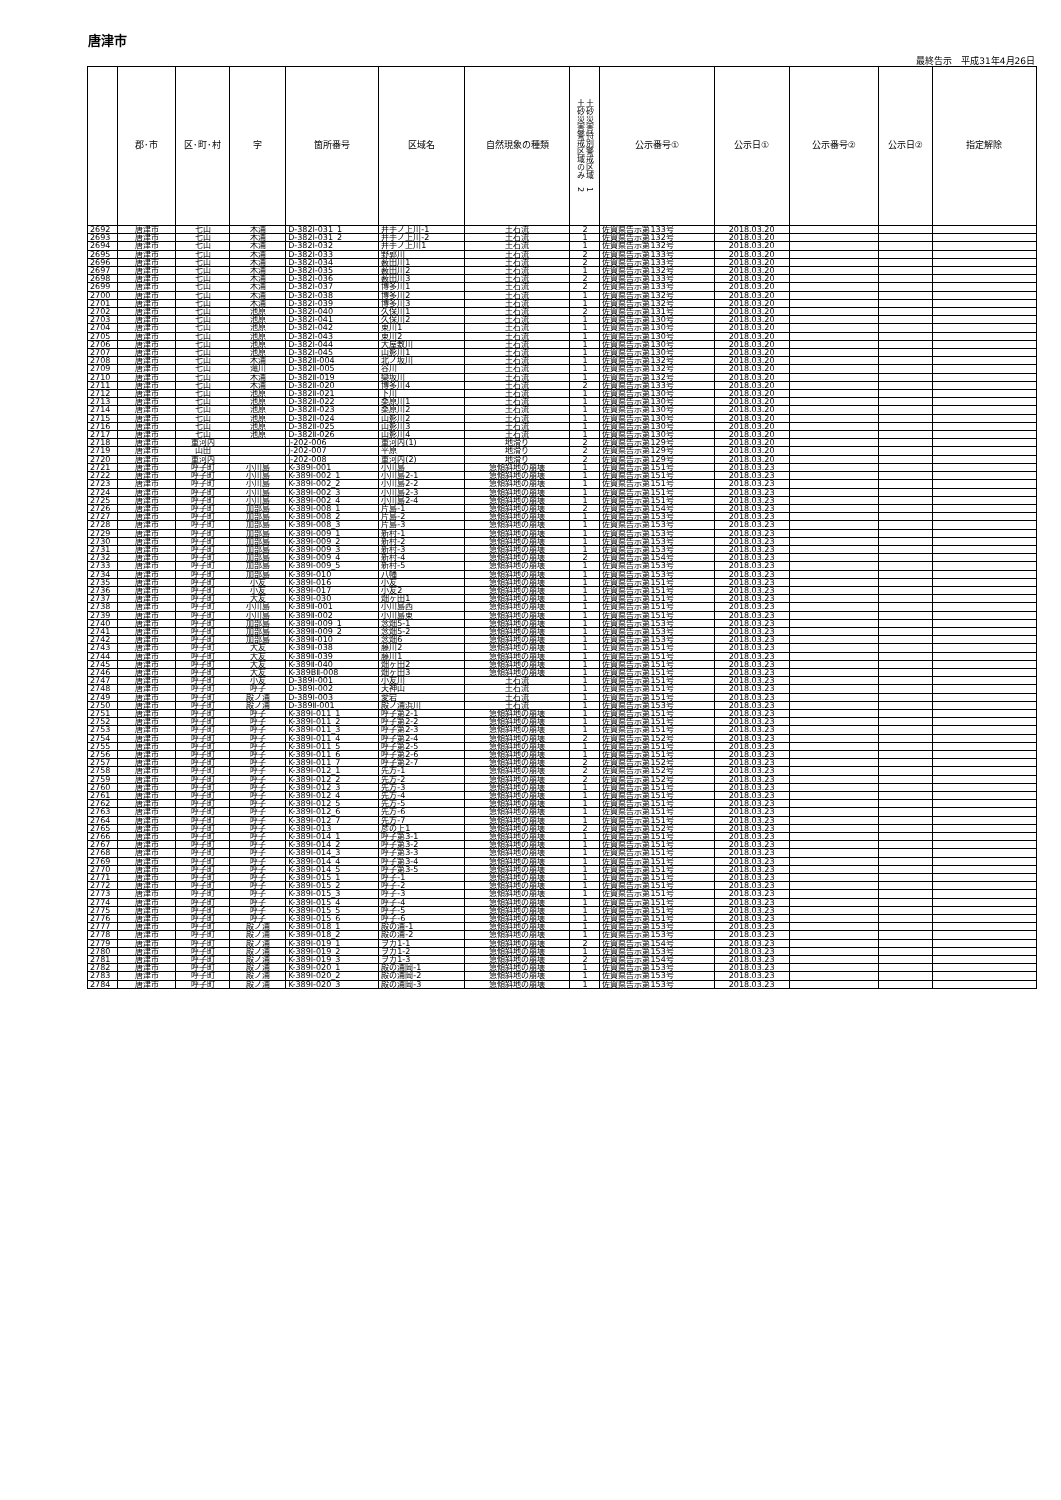唐津市
最終告示　平成31年4月26日
| | 郡･市 | 区･町･村 | 字 | 箇所番号 | 区域名 | 自然現象の種類 | 土砂災害警戒区域のみ 2 土砂災害特別警戒区域 1 | 公示番号① | 公示日① | 公示番号② | 公示日② | 指定解除 |
| --- | --- | --- | --- | --- | --- | --- | --- | --- | --- | --- | --- | --- |
| 2692 | 唐津市 | 七山 | 木浦 | D-382Ⅰ-031_1 | 井手ノ上川-1 | 土石流 | 2 | 佐賀県告示第133号 | 2018.03.20 | | | |
| 2693 | 唐津市 | 七山 | 木浦 | D-382Ⅰ-031_2 | 井手ノ上川-2 | 土石流 | 1 | 佐賀県告示第132号 | 2018.03.20 | | | |
| 2694 | 唐津市 | 七山 | 木浦 | D-382Ⅰ-032 | 井手ノ上川1 | 土石流 | 1 | 佐賀県告示第132号 | 2018.03.20 | | | |
| 2695 | 唐津市 | 七山 | 木浦 | D-382Ⅰ-033 | 野郭川 | 土石流 | 2 | 佐賀県告示第133号 | 2018.03.20 | | | |
| 2696 | 唐津市 | 七山 | 木浦 | D-382Ⅰ-034 | 薮田川1 | 土石流 | 2 | 佐賀県告示第133号 | 2018.03.20 | | | |
| 2697 | 唐津市 | 七山 | 木浦 | D-382Ⅰ-035 | 薮田川2 | 土石流 | 1 | 佐賀県告示第132号 | 2018.03.20 | | | |
| 2698 | 唐津市 | 七山 | 木浦 | D-382Ⅰ-036 | 薮田川3 | 土石流 | 2 | 佐賀県告示第133号 | 2018.03.20 | | | |
| 2699 | 唐津市 | 七山 | 木浦 | D-382Ⅰ-037 | 博多川1 | 土石流 | 2 | 佐賀県告示第133号 | 2018.03.20 | | | |
| 2700 | 唐津市 | 七山 | 木浦 | D-382Ⅰ-038 | 博多川2 | 土石流 | 1 | 佐賀県告示第132号 | 2018.03.20 | | | |
| 2701 | 唐津市 | 七山 | 木浦 | D-382Ⅰ-039 | 博多川3 | 土石流 | 1 | 佐賀県告示第132号 | 2018.03.20 | | | |
| 2702 | 唐津市 | 七山 | 池原 | D-382Ⅰ-040 | 久保川1 | 土石流 | 2 | 佐賀県告示第131号 | 2018.03.20 | | | |
| 2703 | 唐津市 | 七山 | 池原 | D-382Ⅰ-041 | 久保川2 | 土石流 | 1 | 佐賀県告示第130号 | 2018.03.20 | | | |
| 2704 | 唐津市 | 七山 | 池原 | D-382Ⅰ-042 | 東川1 | 土石流 | 1 | 佐賀県告示第130号 | 2018.03.20 | | | |
| 2705 | 唐津市 | 七山 | 池原 | D-382Ⅰ-043 | 東川2 | 土石流 | 1 | 佐賀県告示第130号 | 2018.03.20 | | | |
| 2706 | 唐津市 | 七山 | 池原 | D-382Ⅰ-044 | 大屋敷川 | 土石流 | 1 | 佐賀県告示第130号 | 2018.03.20 | | | |
| 2707 | 唐津市 | 七山 | 池原 | D-382Ⅰ-045 | 山影川1 | 土石流 | 1 | 佐賀県告示第130号 | 2018.03.20 | | | |
| 2708 | 唐津市 | 七山 | 木浦 | D-382Ⅱ-004 | 北ノ坂川 | 土石流 | 1 | 佐賀県告示第132号 | 2018.03.20 | | | |
| 2709 | 唐津市 | 七山 | 滝川 | D-382Ⅱ-005 | 谷川 | 土石流 | 1 | 佐賀県告示第132号 | 2018.03.20 | | | |
| 2710 | 唐津市 | 七山 | 木浦 | D-382Ⅱ-019 | 欒坂川 | 土石流 | 1 | 佐賀県告示第132号 | 2018.03.20 | | | |
| 2711 | 唐津市 | 七山 | 木浦 | D-382Ⅱ-020 | 博多川4 | 土石流 | 2 | 佐賀県告示第133号 | 2018.03.20 | | | |
| 2712 | 唐津市 | 七山 | 池原 | D-382Ⅱ-021 | 下川 | 土石流 | 1 | 佐賀県告示第130号 | 2018.03.20 | | | |
| 2713 | 唐津市 | 七山 | 池原 | D-382Ⅱ-022 | 桑原川1 | 土石流 | 1 | 佐賀県告示第130号 | 2018.03.20 | | | |
| 2714 | 唐津市 | 七山 | 池原 | D-382Ⅱ-023 | 桑原川2 | 土石流 | 1 | 佐賀県告示第130号 | 2018.03.20 | | | |
| 2715 | 唐津市 | 七山 | 池原 | D-382Ⅱ-024 | 山影川2 | 土石流 | 1 | 佐賀県告示第130号 | 2018.03.20 | | | |
| 2716 | 唐津市 | 七山 | 池原 | D-382Ⅱ-025 | 山影川3 | 土石流 | 1 | 佐賀県告示第130号 | 2018.03.20 | | | |
| 2717 | 唐津市 | 七山 | 池原 | D-382Ⅱ-026 | 山影川4 | 土石流 | 1 | 佐賀県告示第130号 | 2018.03.20 | | | |
| 2718 | 唐津市 | 重河内 | | J-202-006 | 重河内(1) | 地滑り | 2 | 佐賀県告示第129号 | 2018.03.20 | | | |
| 2719 | 唐津市 | 山田 | | J-202-007 | 平原 | 地滑り | 2 | 佐賀県告示第129号 | 2018.03.20 | | | |
| 2720 | 唐津市 | 重河内 | | J-202-008 | 重河内(2) | 地滑り | 2 | 佐賀県告示第129号 | 2018.03.20 | | | |
| 2721 | 唐津市 | 呼子町 | 小川島 | K-389Ⅰ-001 | 小川島 | 急傾斜地の崩壊 | 1 | 佐賀県告示第151号 | 2018.03.23 | | | |
| 2722 | 唐津市 | 呼子町 | 小川島 | K-389Ⅰ-002_1 | 小川島2-1 | 急傾斜地の崩壊 | 1 | 佐賀県告示第151号 | 2018.03.23 | | | |
| 2723 | 唐津市 | 呼子町 | 小川島 | K-389Ⅰ-002_2 | 小川島2-2 | 急傾斜地の崩壊 | 1 | 佐賀県告示第151号 | 2018.03.23 | | | |
| 2724 | 唐津市 | 呼子町 | 小川島 | K-389Ⅰ-002_3 | 小川島2-3 | 急傾斜地の崩壊 | 1 | 佐賀県告示第151号 | 2018.03.23 | | | |
| 2725 | 唐津市 | 呼子町 | 小川島 | K-389Ⅰ-002_4 | 小川島2-4 | 急傾斜地の崩壊 | 1 | 佐賀県告示第151号 | 2018.03.23 | | | |
| 2726 | 唐津市 | 呼子町 | 加部島 | K-389Ⅰ-008_1 | 片島-1 | 急傾斜地の崩壊 | 2 | 佐賀県告示第154号 | 2018.03.23 | | | |
| 2727 | 唐津市 | 呼子町 | 加部島 | K-389Ⅰ-008_2 | 片島-2 | 急傾斜地の崩壊 | 1 | 佐賀県告示第153号 | 2018.03.23 | | | |
| 2728 | 唐津市 | 呼子町 | 加部島 | K-389Ⅰ-008_3 | 片島-3 | 急傾斜地の崩壊 | 1 | 佐賀県告示第153号 | 2018.03.23 | | | |
| 2729 | 唐津市 | 呼子町 | 加部島 | K-389Ⅰ-009_1 | 新村-1 | 急傾斜地の崩壊 | 1 | 佐賀県告示第153号 | 2018.03.23 | | | |
| 2730 | 唐津市 | 呼子町 | 加部島 | K-389Ⅰ-009_2 | 新村-2 | 急傾斜地の崩壊 | 1 | 佐賀県告示第153号 | 2018.03.23 | | | |
| 2731 | 唐津市 | 呼子町 | 加部島 | K-389Ⅰ-009_3 | 新村-3 | 急傾斜地の崩壊 | 1 | 佐賀県告示第153号 | 2018.03.23 | | | |
| 2732 | 唐津市 | 呼子町 | 加部島 | K-389Ⅰ-009_4 | 新村-4 | 急傾斜地の崩壊 | 2 | 佐賀県告示第154号 | 2018.03.23 | | | |
| 2733 | 唐津市 | 呼子町 | 加部島 | K-389Ⅰ-009_5 | 新村-5 | 急傾斜地の崩壊 | 1 | 佐賀県告示第153号 | 2018.03.23 | | | |
| 2734 | 唐津市 | 呼子町 | 加部島 | K-389Ⅰ-010 | 八幡 | 急傾斜地の崩壊 | 1 | 佐賀県告示第153号 | 2018.03.23 | | | |
| 2735 | 唐津市 | 呼子町 | 小友 | K-389Ⅰ-016 | 小友 | 急傾斜地の崩壊 | 1 | 佐賀県告示第151号 | 2018.03.23 | | | |
| 2736 | 唐津市 | 呼子町 | 小友 | K-389Ⅰ-017 | 小友2 | 急傾斜地の崩壊 | 1 | 佐賀県告示第151号 | 2018.03.23 | | | |
| 2737 | 唐津市 | 呼子町 | 大友 | K-389Ⅰ-030 | 畑ヶ田1 | 急傾斜地の崩壊 | 1 | 佐賀県告示第151号 | 2018.03.23 | | | |
| 2738 | 唐津市 | 呼子町 | 小川島 | K-389Ⅱ-001 | 小川島西 | 急傾斜地の崩壊 | 1 | 佐賀県告示第151号 | 2018.03.23 | | | |
| 2739 | 唐津市 | 呼子町 | 小川島 | K-389Ⅱ-002 | 小川島東 | 急傾斜地の崩壊 | 1 | 佐賀県告示第151号 | 2018.03.23 | | | |
| 2740 | 唐津市 | 呼子町 | 加部島 | K-389Ⅱ-009_1 | 念畑5-1 | 急傾斜地の崩壊 | 1 | 佐賀県告示第153号 | 2018.03.23 | | | |
| 2741 | 唐津市 | 呼子町 | 加部島 | K-389Ⅱ-009_2 | 念畑5-2 | 急傾斜地の崩壊 | 1 | 佐賀県告示第153号 | 2018.03.23 | | | |
| 2742 | 唐津市 | 呼子町 | 加部島 | K-389Ⅱ-010 | 念畑6 | 急傾斜地の崩壊 | 1 | 佐賀県告示第153号 | 2018.03.23 | | | |
| 2743 | 唐津市 | 呼子町 | 大友 | K-389Ⅱ-038 | 藤川2 | 急傾斜地の崩壊 | 1 | 佐賀県告示第151号 | 2018.03.23 | | | |
| 2744 | 唐津市 | 呼子町 | 大友 | K-389Ⅱ-039 | 藤川1 | 急傾斜地の崩壊 | 1 | 佐賀県告示第151号 | 2018.03.23 | | | |
| 2745 | 唐津市 | 呼子町 | 大友 | K-389Ⅱ-040 | 畑ヶ田2 | 急傾斜地の崩壊 | 1 | 佐賀県告示第151号 | 2018.03.23 | | | |
| 2746 | 唐津市 | 呼子町 | 大友 | K-389BⅡ-008 | 畑ヶ田3 | 急傾斜地の崩壊 | 1 | 佐賀県告示第151号 | 2018.03.23 | | | |
| 2747 | 唐津市 | 呼子町 | 小友 | D-389Ⅰ-001 | 小友川 | 土石流 | 1 | 佐賀県告示第151号 | 2018.03.23 | | | |
| 2748 | 唐津市 | 呼子町 | 呼子 | D-389Ⅰ-002 | 天神山 | 土石流 | 1 | 佐賀県告示第151号 | 2018.03.23 | | | |
| 2749 | 唐津市 | 呼子町 | 殿ノ浦 | D-389Ⅰ-003 | 愛宕 | 土石流 | 1 | 佐賀県告示第151号 | 2018.03.23 | | | |
| 2750 | 唐津市 | 呼子町 | 殿ノ浦 | D-389Ⅱ-001 | 殿ノ浦浜川 | 土石流 | 1 | 佐賀県告示第153号 | 2018.03.23 | | | |
| 2751 | 唐津市 | 呼子町 | 呼子 | K-389Ⅰ-011_1 | 呼子第2-1 | 急傾斜地の崩壊 | 1 | 佐賀県告示第151号 | 2018.03.23 | | | |
| 2752 | 唐津市 | 呼子町 | 呼子 | K-389Ⅰ-011_2 | 呼子第2-2 | 急傾斜地の崩壊 | 1 | 佐賀県告示第151号 | 2018.03.23 | | | |
| 2753 | 唐津市 | 呼子町 | 呼子 | K-389Ⅰ-011_3 | 呼子第2-3 | 急傾斜地の崩壊 | 1 | 佐賀県告示第151号 | 2018.03.23 | | | |
| 2754 | 唐津市 | 呼子町 | 呼子 | K-389Ⅰ-011_4 | 呼子第2-4 | 急傾斜地の崩壊 | 2 | 佐賀県告示第152号 | 2018.03.23 | | | |
| 2755 | 唐津市 | 呼子町 | 呼子 | K-389Ⅰ-011_5 | 呼子第2-5 | 急傾斜地の崩壊 | 1 | 佐賀県告示第151号 | 2018.03.23 | | | |
| 2756 | 唐津市 | 呼子町 | 呼子 | K-389Ⅰ-011_6 | 呼子第2-6 | 急傾斜地の崩壊 | 1 | 佐賀県告示第151号 | 2018.03.23 | | | |
| 2757 | 唐津市 | 呼子町 | 呼子 | K-389Ⅰ-011_7 | 呼子第2-7 | 急傾斜地の崩壊 | 2 | 佐賀県告示第152号 | 2018.03.23 | | | |
| 2758 | 唐津市 | 呼子町 | 呼子 | K-389Ⅰ-012_1 | 先方-1 | 急傾斜地の崩壊 | 2 | 佐賀県告示第152号 | 2018.03.23 | | | |
| 2759 | 唐津市 | 呼子町 | 呼子 | K-389Ⅰ-012_2 | 先方-2 | 急傾斜地の崩壊 | 2 | 佐賀県告示第152号 | 2018.03.23 | | | |
| 2760 | 唐津市 | 呼子町 | 呼子 | K-389Ⅰ-012_3 | 先方-3 | 急傾斜地の崩壊 | 1 | 佐賀県告示第151号 | 2018.03.23 | | | |
| 2761 | 唐津市 | 呼子町 | 呼子 | K-389Ⅰ-012_4 | 先方-4 | 急傾斜地の崩壊 | 1 | 佐賀県告示第151号 | 2018.03.23 | | | |
| 2762 | 唐津市 | 呼子町 | 呼子 | K-389Ⅰ-012_5 | 先方-5 | 急傾斜地の崩壊 | 1 | 佐賀県告示第151号 | 2018.03.23 | | | |
| 2763 | 唐津市 | 呼子町 | 呼子 | K-389Ⅰ-012_6 | 先方-6 | 急傾斜地の崩壊 | 1 | 佐賀県告示第151号 | 2018.03.23 | | | |
| 2764 | 唐津市 | 呼子町 | 呼子 | K-389Ⅰ-012_7 | 先方-7 | 急傾斜地の崩壊 | 1 | 佐賀県告示第151号 | 2018.03.23 | | | |
| 2765 | 唐津市 | 呼子町 | 呼子 | K-389Ⅰ-013 | 彦の上1 | 急傾斜地の崩壊 | 2 | 佐賀県告示第152号 | 2018.03.23 | | | |
| 2766 | 唐津市 | 呼子町 | 呼子 | K-389Ⅰ-014_1 | 呼子第3-1 | 急傾斜地の崩壊 | 1 | 佐賀県告示第151号 | 2018.03.23 | | | |
| 2767 | 唐津市 | 呼子町 | 呼子 | K-389Ⅰ-014_2 | 呼子第3-2 | 急傾斜地の崩壊 | 1 | 佐賀県告示第151号 | 2018.03.23 | | | |
| 2768 | 唐津市 | 呼子町 | 呼子 | K-389Ⅰ-014_3 | 呼子第3-3 | 急傾斜地の崩壊 | 1 | 佐賀県告示第151号 | 2018.03.23 | | | |
| 2769 | 唐津市 | 呼子町 | 呼子 | K-389Ⅰ-014_4 | 呼子第3-4 | 急傾斜地の崩壊 | 1 | 佐賀県告示第151号 | 2018.03.23 | | | |
| 2770 | 唐津市 | 呼子町 | 呼子 | K-389Ⅰ-014_5 | 呼子第3-5 | 急傾斜地の崩壊 | 1 | 佐賀県告示第151号 | 2018.03.23 | | | |
| 2771 | 唐津市 | 呼子町 | 呼子 | K-389Ⅰ-015_1 | 呼子-1 | 急傾斜地の崩壊 | 1 | 佐賀県告示第151号 | 2018.03.23 | | | |
| 2772 | 唐津市 | 呼子町 | 呼子 | K-389Ⅰ-015_2 | 呼子-2 | 急傾斜地の崩壊 | 1 | 佐賀県告示第151号 | 2018.03.23 | | | |
| 2773 | 唐津市 | 呼子町 | 呼子 | K-389Ⅰ-015_3 | 呼子-3 | 急傾斜地の崩壊 | 1 | 佐賀県告示第151号 | 2018.03.23 | | | |
| 2774 | 唐津市 | 呼子町 | 呼子 | K-389Ⅰ-015_4 | 呼子-4 | 急傾斜地の崩壊 | 1 | 佐賀県告示第151号 | 2018.03.23 | | | |
| 2775 | 唐津市 | 呼子町 | 呼子 | K-389Ⅰ-015_5 | 呼子-5 | 急傾斜地の崩壊 | 1 | 佐賀県告示第151号 | 2018.03.23 | | | |
| 2776 | 唐津市 | 呼子町 | 呼子 | K-389Ⅰ-015_6 | 呼子-6 | 急傾斜地の崩壊 | 1 | 佐賀県告示第151号 | 2018.03.23 | | | |
| 2777 | 唐津市 | 呼子町 | 殿ノ浦 | K-389Ⅰ-018_1 | 殿の浦-1 | 急傾斜地の崩壊 | 1 | 佐賀県告示第153号 | 2018.03.23 | | | |
| 2778 | 唐津市 | 呼子町 | 殿ノ浦 | K-389Ⅰ-018_2 | 殿の浦-2 | 急傾斜地の崩壊 | 1 | 佐賀県告示第153号 | 2018.03.23 | | | |
| 2779 | 唐津市 | 呼子町 | 殿ノ浦 | K-389Ⅰ-019_1 | ヲカ1-1 | 急傾斜地の崩壊 | 2 | 佐賀県告示第154号 | 2018.03.23 | | | |
| 2780 | 唐津市 | 呼子町 | 殿ノ浦 | K-389Ⅰ-019_2 | ヲカ1-2 | 急傾斜地の崩壊 | 1 | 佐賀県告示第153号 | 2018.03.23 | | | |
| 2781 | 唐津市 | 呼子町 | 殿ノ浦 | K-389Ⅰ-019_3 | ヲカ1-3 | 急傾斜地の崩壊 | 2 | 佐賀県告示第154号 | 2018.03.23 | | | |
| 2782 | 唐津市 | 呼子町 | 殿ノ浦 | K-389Ⅰ-020_1 | 殿の浦岡-1 | 急傾斜地の崩壊 | 1 | 佐賀県告示第153号 | 2018.03.23 | | | |
| 2783 | 唐津市 | 呼子町 | 殿ノ浦 | K-389Ⅰ-020_2 | 殿の浦岡-2 | 急傾斜地の崩壊 | 1 | 佐賀県告示第153号 | 2018.03.23 | | | |
| 2784 | 唐津市 | 呼子町 | 殿ノ浦 | K-389Ⅰ-020_3 | 殿の浦岡-3 | 急傾斜地の崩壊 | 1 | 佐賀県告示第153号 | 2018.03.23 | | | |